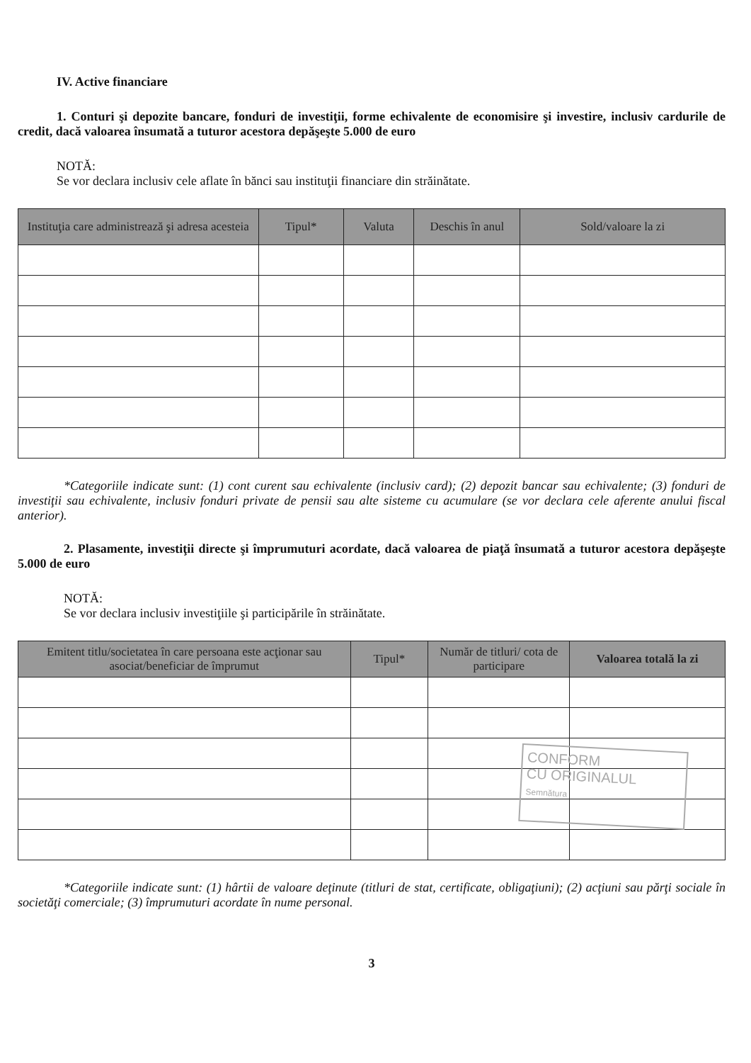IV. Active financiare
1. Conturi şi depozite bancare, fonduri de investiţii, forme echivalente de economisire şi investire, inclusiv cardurile de credit, dacă valoarea însumată a tuturor acestora depăşeşte 5.000 de euro
NOTĂ:
Se vor declara inclusiv cele aflate în bănci sau instituţii financiare din străinătate.
| Instituţia care administrează şi adresa acesteia | Tipul* | Valuta | Deschis în anul | Sold/valoare la zi |
| --- | --- | --- | --- | --- |
*Categoriile indicate sunt: (1) cont curent sau echivalente (inclusiv card); (2) depozit bancar sau echivalente; (3) fonduri de investiţii sau echivalente, inclusiv fonduri private de pensii sau alte sisteme cu acumulare (se vor declara cele aferente anului fiscal anterior).
2. Plasamente, investiţii directe şi împrumuturi acordate, dacă valoarea de piaţă însumată a tuturor acestora depăşeşte 5.000 de euro
NOTĂ:
Se vor declara inclusiv investiţiile şi participările în străinătate.
| Emitent titlu/societatea în care persoana este acţionar sau asociat/beneficiar de împrumut | Tipul* | Număr de titluri/ cota de participare | Valoarea totală la zi |
| --- | --- | --- | --- |
*Categoriile indicate sunt: (1) hârtii de valoare deţinute (titluri de stat, certificate, obligaţiuni); (2) acţiuni sau părţi sociale în societăţi comerciale; (3) împrumuturi acordate în nume personal.
3
CONFORM
CU ORIGINALUL
Semnătura